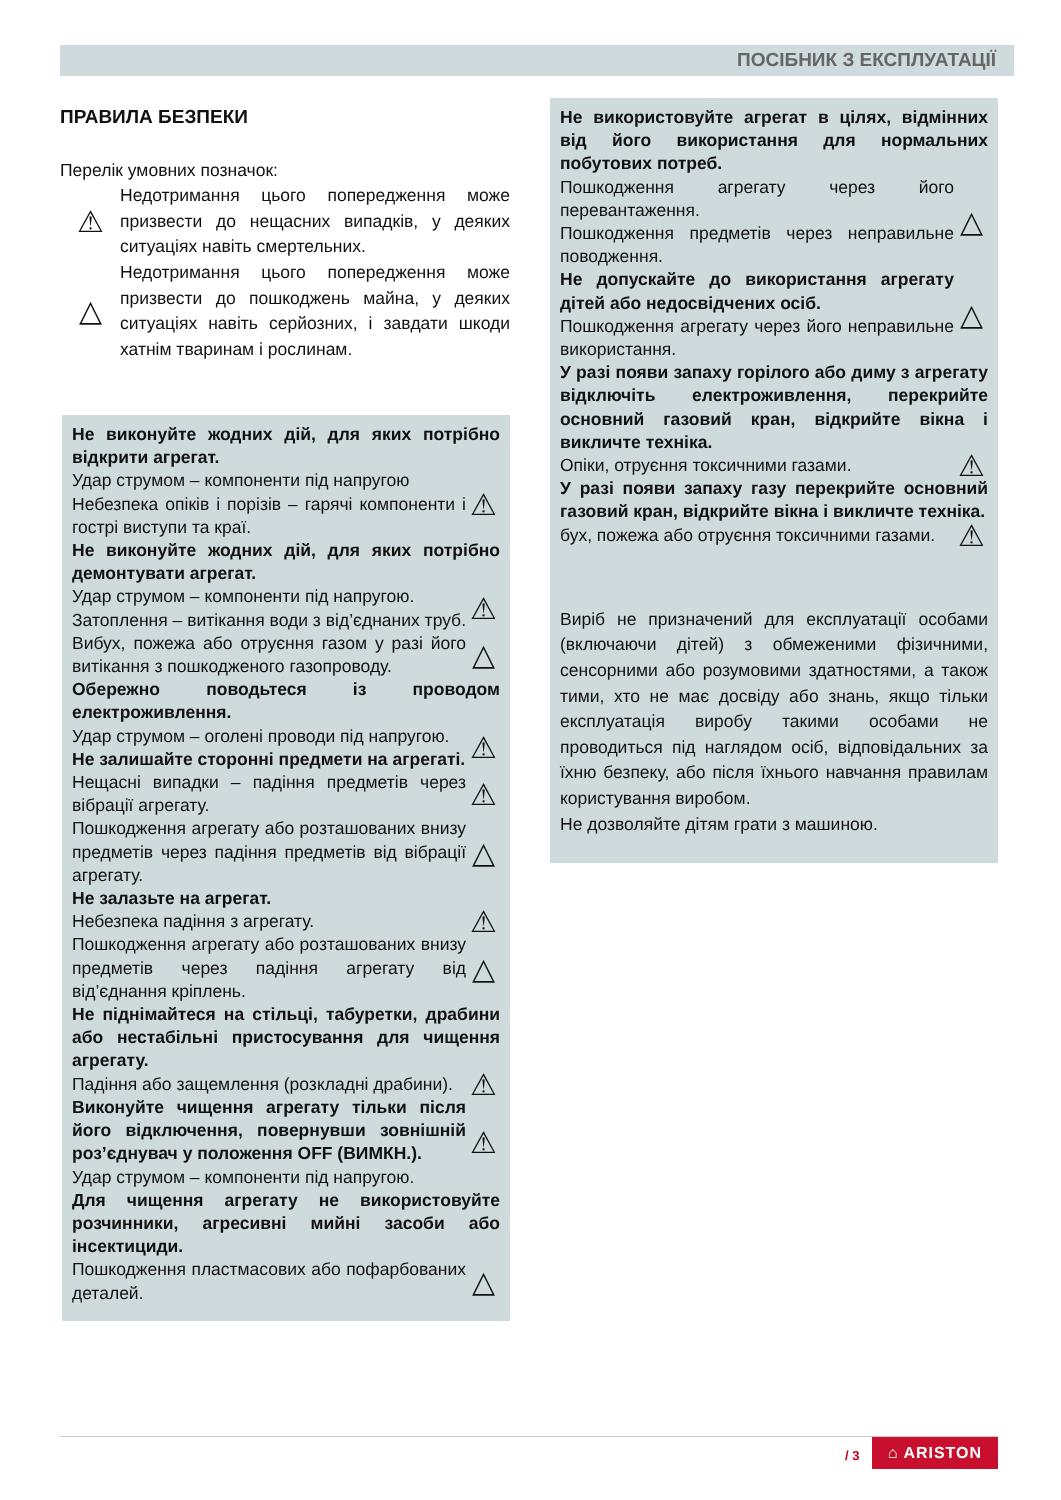ПОСІБНИК З ЕКСПЛУАТАЦІЇ
ПРАВИЛА БЕЗПЕКИ
Перелік умовних позначок:
⚠
Недотримання цього попередження може призвести до нещасних випадків, у деяких ситуаціях навіть смертельних.
△
Недотримання цього попередження може призвести до пошкоджень майна, у деяких ситуаціях навіть серйозних, і завдати шкоди хатнім тваринам і рослинам.
Не виконуйте жодних дій, для яких потрібно відкрити агрегат.
Удар струмом – компоненти під напругою
Небезпека опіків і порізів – гарячі компоненти і гострі виступи та краї.
⚠
Не виконуйте жодних дій, для яких потрібно демонтувати агрегат.
Удар струмом – компоненти під напругою.
Затоплення – витікання води з від’єднаних труб.
⚠
Вибух, пожежа або отруєння газом у разі його витікання з пошкодженого газопроводу.
△
Обережно поводьтеся із проводом електроживлення.
Удар струмом – оголені проводи під напругою.
Не залишайте сторонні предмети на агрегаті.
⚠
Нещасні випадки – падіння предметів через вібрації агрегату.
⚠
Пошкодження агрегату або розташованих внизу предметів через падіння предметів від вібрації агрегату.
△
Не залазьте на агрегат.
Небезпека падіння з агрегату.
⚠
Пошкодження агрегату або розташованих внизу предметів через падіння агрегату від від’єднання кріплень.
△
Не піднімайтеся на стільці, табуретки, драбини або нестабільні пристосування для чищення агрегату.
Падіння або защемлення (розкладні драбини).
⚠
Виконуйте чищення агрегату тільки після його відключення, повернувши зовнішній роз’єднувач у положення OFF (ВИМКН.).
Удар струмом – компоненти під напругою.
⚠
Для чищення агрегату не використовуйте розчинники, агресивні мийні засоби або інсектициди.
Пошкодження пластмасових або пофарбованих деталей.
△
Не використовуйте агрегат в цілях, відмінних від його використання для нормальних побутових потреб.
Пошкодження агрегату через його перевантаження.
Пошкодження предметів через неправильне поводження.
△
Не допускайте до використання агрегату дітей або недосвідчених осіб.
Пошкодження агрегату через його неправильне використання.
△
У разі появи запаху горілого або диму з агрегату відключіть електроживлення, перекрийте основний газовий кран, відкрийте вікна і викличте техніка.
Опіки, отруєння токсичними газами.
⚠
У разі появи запаху газу перекрийте основний газовий кран, відкрийте вікна і викличте техніка.
бух, пожежа або отруєння токсичними газами.
⚠
Виріб не призначений для експлуатації особами (включаючи дітей) з обмеженими фізичними, сенсорними або розумовими здатностями, а також тими, хто не має досвіду або знань, якщо тільки експлуатація виробу такими особами не проводиться під наглядом осіб, відповідальних за їхню безпеку, або після їхнього навчання правилам користування виробом.
Не дозволяйте дітям грати з машиною.
/ 3 ⌂ ARISTON